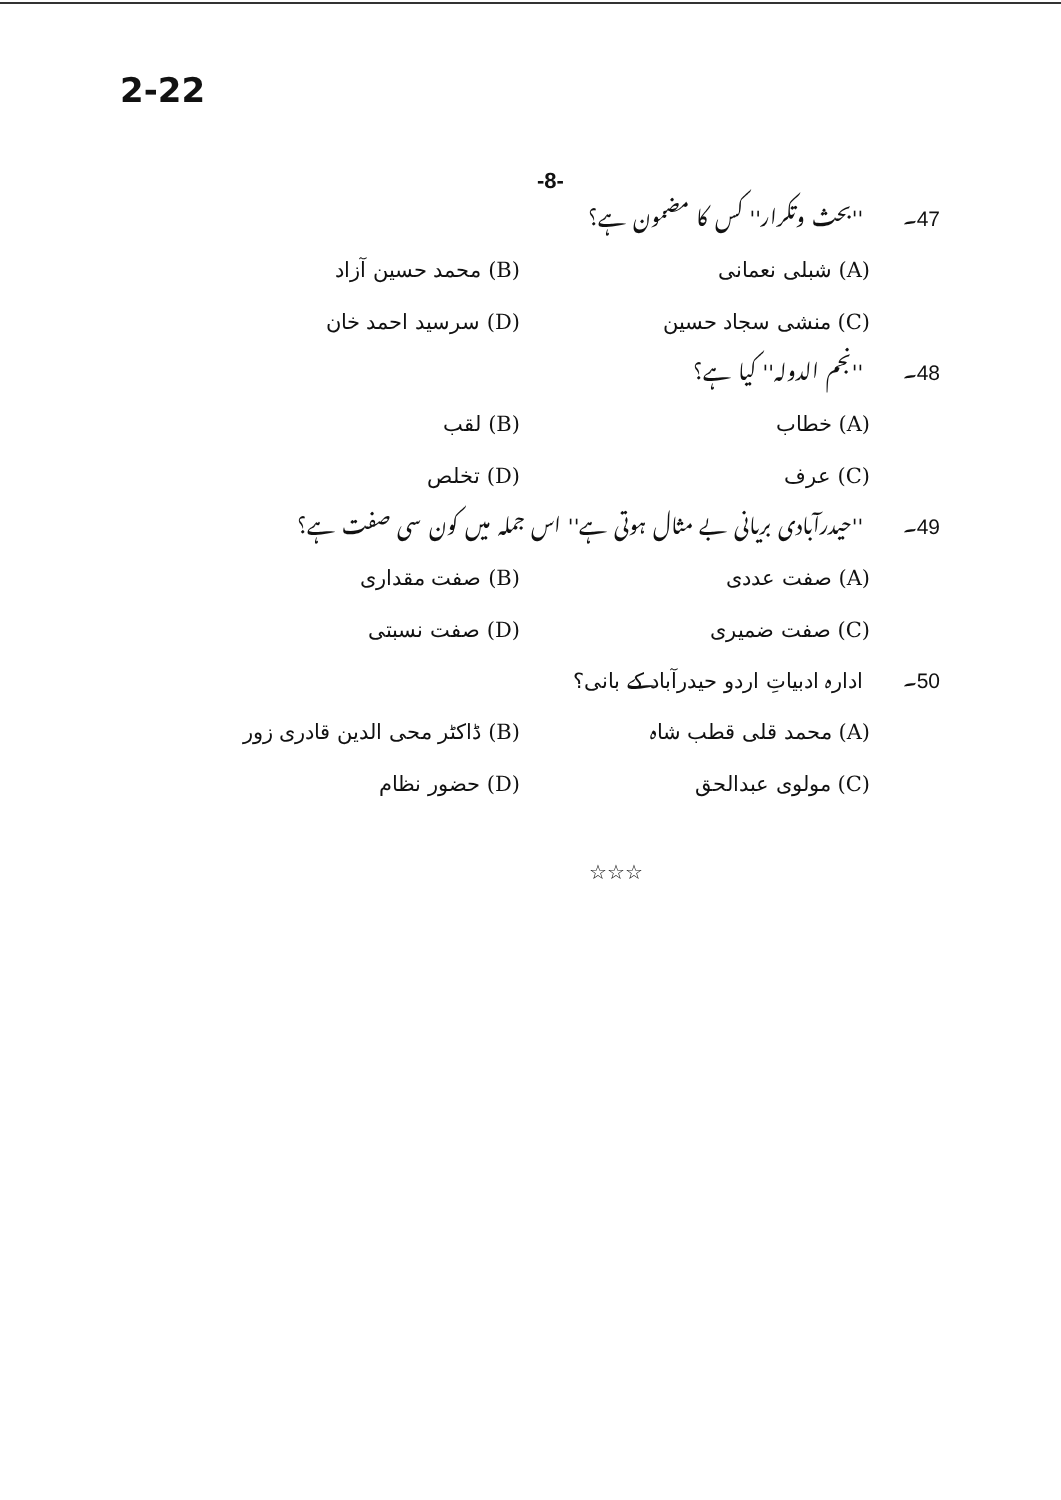2-22
-8-
47۔ ''بحث وتکرار'' کس کا مضمون ہے؟
(A) شبلی نعمانی (B) محمد حسین آزاد
(C) منشی سجاد حسین (D) سرسید احمد خان
48۔ ''نجم الدولہ'' کیا ہے؟
(A) خطاب (B) لقب
(C) عرف (D) تخلص
49۔ ''حیدرآبادی بریانی بے مثال ہوتی ہے'' اس جملہ میں کون سی صفت ہے؟
(A) صفت عددی (B) صفت مقداری
(C) صفت ضمیری (D) صفت نسبتی
50۔ ادارہ ادبیاتِ اردو حیدرآباد کے بانی؟
(A) محمد قلی قطب شاہ (B) ڈاکٹر محی الدین قادری زور
(C) مولوی عبدالحق (D) حضور نظام
☆☆☆